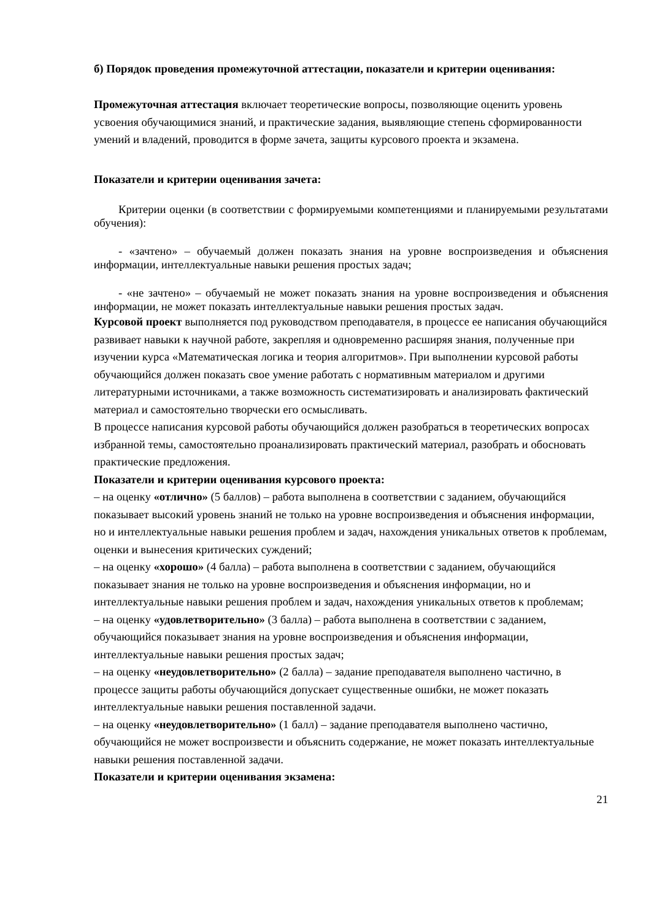б) Порядок проведения промежуточной аттестации, показатели и критерии оценивания:
Промежуточная аттестация включает теоретические вопросы, позволяющие оценить уровень усвоения обучающимися знаний, и практические задания, выявляющие степень сформированности умений и владений, проводится в форме зачета, защиты курсового проекта и экзамена.
Показатели и критерии оценивания зачета:
Критерии оценки (в соответствии с формируемыми компетенциями и планируемыми результатами обучения):
- «зачтено» – обучаемый должен показать знания на уровне воспроизведения и объяснения информации, интеллектуальные навыки решения простых задач;
- «не зачтено» – обучаемый не может показать знания на уровне воспроизведения и объяснения информации, не может показать интеллектуальные навыки решения простых задач.
Курсовой проект выполняется под руководством преподавателя, в процессе ее написания обучающийся развивает навыки к научной работе, закрепляя и одновременно расширяя знания, полученные при изучении курса «Математическая логика и теория алгоритмов». При выполнении курсовой работы обучающийся должен показать свое умение работать с нормативным материалом и другими литературными источниками, а также возможность систематизировать и анализировать фактический материал и самостоятельно творчески его осмысливать.
В процессе написания курсовой работы обучающийся должен разобраться в теоретических вопросах избранной темы, самостоятельно проанализировать практический материал, разобрать и обосновать практические предложения.
Показатели и критерии оценивания курсового проекта:
– на оценку «отлично» (5 баллов) – работа выполнена в соответствии с заданием, обучающийся показывает высокий уровень знаний не только на уровне воспроизведения и объяснения информации, но и интеллектуальные навыки решения проблем и задач, нахождения уникальных ответов к проблемам, оценки и вынесения критических суждений;
– на оценку «хорошо» (4 балла) – работа выполнена в соответствии с заданием, обучающийся показывает знания не только на уровне воспроизведения и объяснения информации, но и интеллектуальные навыки решения проблем и задач, нахождения уникальных ответов к проблемам;
– на оценку «удовлетворительно» (3 балла) – работа выполнена в соответствии с заданием, обучающийся показывает знания на уровне воспроизведения и объяснения информации, интеллектуальные навыки решения простых задач;
– на оценку «неудовлетворительно» (2 балла) – задание преподавателя выполнено частично, в процессе защиты работы обучающийся допускает существенные ошибки, не может показать интеллектуальные навыки решения поставленной задачи.
– на оценку «неудовлетворительно» (1 балл) – задание преподавателя выполнено частично, обучающийся не может воспроизвести и объяснить содержание, не может показать интеллектуальные навыки решения поставленной задачи.
Показатели и критерии оценивания экзамена:
21